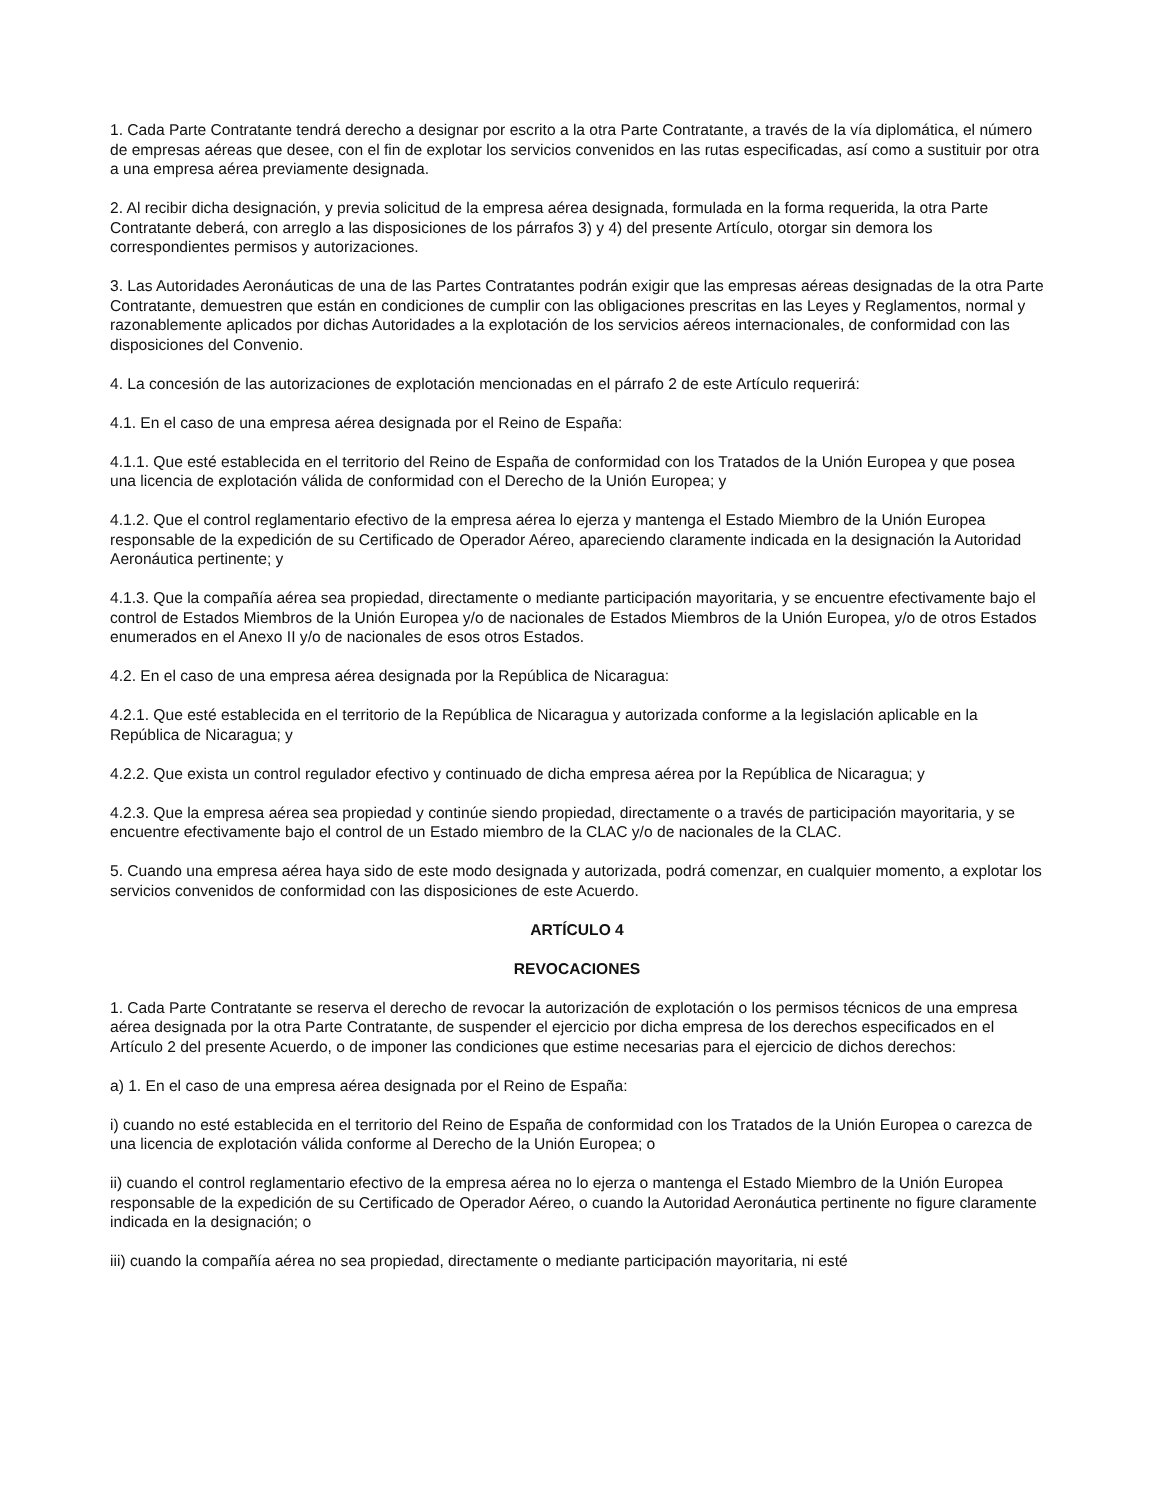1. Cada Parte Contratante tendrá derecho a designar por escrito a la otra Parte Contratante, a través de la vía diplomática, el número de empresas aéreas que desee, con el fin de explotar los servicios convenidos en las rutas especificadas, así como a sustituir por otra a una empresa aérea previamente designada.
2. Al recibir dicha designación, y previa solicitud de la empresa aérea designada, formulada en la forma requerida, la otra Parte Contratante deberá, con arreglo a las disposiciones de los párrafos 3) y 4) del presente Artículo, otorgar sin demora los correspondientes permisos y autorizaciones.
3. Las Autoridades Aeronáuticas de una de las Partes Contratantes podrán exigir que las empresas aéreas designadas de la otra Parte Contratante, demuestren que están en condiciones de cumplir con las obligaciones prescritas en las Leyes y Reglamentos, normal y razonablemente aplicados por dichas Autoridades a la explotación de los servicios aéreos internacionales, de conformidad con las disposiciones del Convenio.
4. La concesión de las autorizaciones de explotación mencionadas en el párrafo 2 de este Artículo requerirá:
4.1. En el caso de una empresa aérea designada por el Reino de España:
4.1.1. Que esté establecida en el territorio del Reino de España de conformidad con los Tratados de la Unión Europea y que posea una licencia de explotación válida de conformidad con el Derecho de la Unión Europea; y
4.1.2. Que el control reglamentario efectivo de la empresa aérea lo ejerza y mantenga el Estado Miembro de la Unión Europea responsable de la expedición de su Certificado de Operador Aéreo, apareciendo claramente indicada en la designación la Autoridad Aeronáutica pertinente; y
4.1.3. Que la compañía aérea sea propiedad, directamente o mediante participación mayoritaria, y se encuentre efectivamente bajo el control de Estados Miembros de la Unión Europea y/o de nacionales de Estados Miembros de la Unión Europea, y/o de otros Estados enumerados en el Anexo II y/o de nacionales de esos otros Estados.
4.2. En el caso de una empresa aérea designada por la República de Nicaragua:
4.2.1. Que esté establecida en el territorio de la República de Nicaragua y autorizada conforme a la legislación aplicable en la República de Nicaragua; y
4.2.2. Que exista un control regulador efectivo y continuado de dicha empresa aérea por la República de Nicaragua; y
4.2.3. Que la empresa aérea sea propiedad y continúe siendo propiedad, directamente o a través de participación mayoritaria, y se encuentre efectivamente bajo el control de un Estado miembro de la CLAC y/o de nacionales de la CLAC.
5. Cuando una empresa aérea haya sido de este modo designada y autorizada, podrá comenzar, en cualquier momento, a explotar los servicios convenidos de conformidad con las disposiciones de este Acuerdo.
ARTÍCULO 4
REVOCACIONES
1. Cada Parte Contratante se reserva el derecho de revocar la autorización de explotación o los permisos técnicos de una empresa aérea designada por la otra Parte Contratante, de suspender el ejercicio por dicha empresa de los derechos especificados en el Artículo 2 del presente Acuerdo, o de imponer las condiciones que estime necesarias para el ejercicio de dichos derechos:
a) 1. En el caso de una empresa aérea designada por el Reino de España:
i) cuando no esté establecida en el territorio del Reino de España de conformidad con los Tratados de la Unión Europea o carezca de una licencia de explotación válida conforme al Derecho de la Unión Europea; o
ii) cuando el control reglamentario efectivo de la empresa aérea no lo ejerza o mantenga el Estado Miembro de la Unión Europea responsable de la expedición de su Certificado de Operador Aéreo, o cuando la Autoridad Aeronáutica pertinente no figure claramente indicada en la designación; o
iii) cuando la compañía aérea no sea propiedad, directamente o mediante participación mayoritaria, ni esté